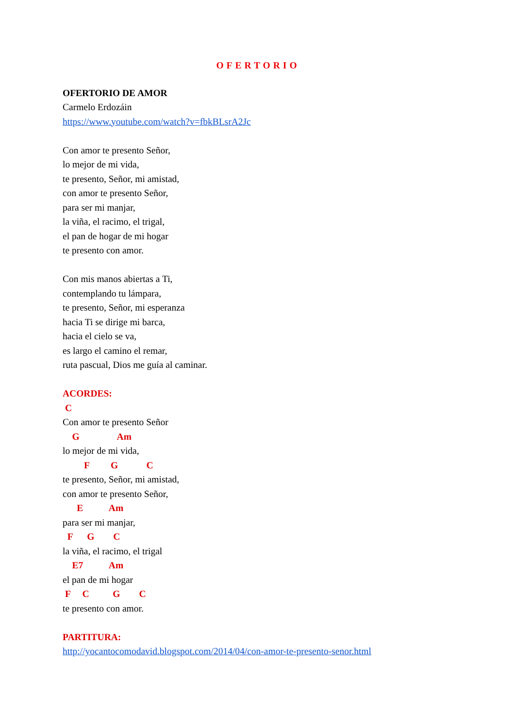OFERTORIO
OFERTORIO DE AMOR
Carmelo Erdozáin
https://www.youtube.com/watch?v=fbkBLsrA2Jc
Con amor te presento Señor,
lo mejor de mi vida,
te presento, Señor, mi amistad,
con amor te presento Señor,
para ser mi manjar,
la viña, el racimo, el trigal,
el pan de hogar de mi hogar
te presento con amor.
Con mis manos abiertas a Ti,
contemplando tu lámpara,
te presento, Señor, mi esperanza
hacia Ti se dirige mi barca,
hacia el cielo se va,
es largo el camino el remar,
ruta pascual, Dios me guía al caminar.
ACORDES:
C
Con amor te presento Señor
G Am
lo mejor de mi vida,
F G C
te presento, Señor, mi amistad,
con amor te presento Señor,
E Am
para ser mi manjar,
F G C
la viña, el racimo, el trigal
E7 Am
el pan de mi hogar
F C G C
te presento con amor.
PARTITURA:
http://yocantocomodavid.blogspot.com/2014/04/con-amor-te-presento-senor.html